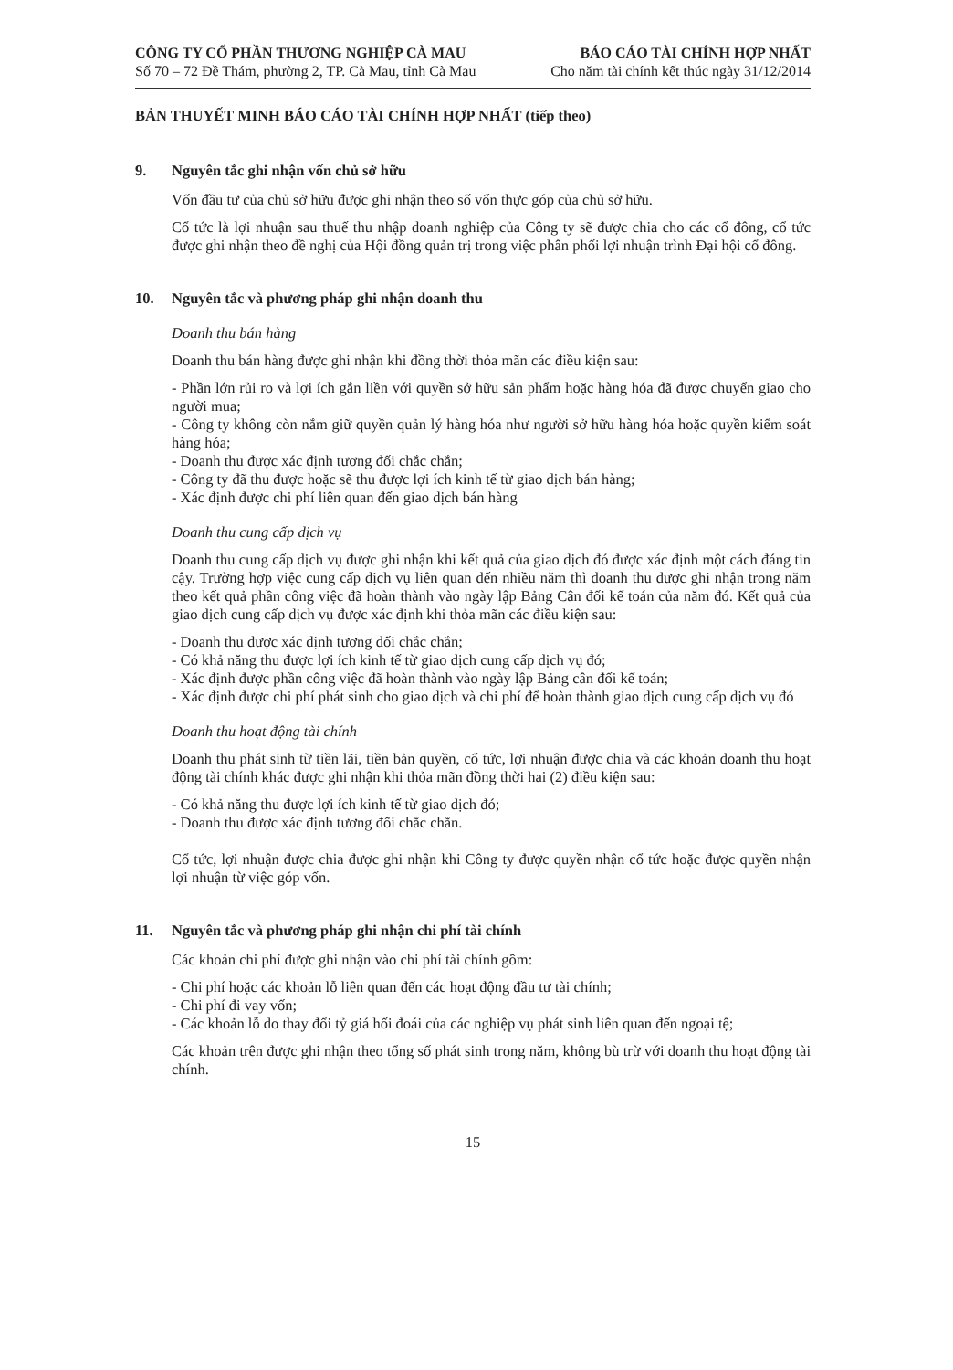CÔNG TY CỔ PHẦN THƯƠNG NGHIỆP CÀ MAU
Số 70 – 72 Đề Thám, phường 2, TP. Cà Mau, tỉnh Cà Mau
BÁO CÁO TÀI CHÍNH HỢP NHẤT
Cho năm tài chính kết thúc ngày 31/12/2014
BẢN THUYẾT MINH BÁO CÁO TÀI CHÍNH HỢP NHẤT (tiếp theo)
9. Nguyên tắc ghi nhận vốn chủ sở hữu
Vốn đầu tư của chủ sở hữu được ghi nhận theo số vốn thực góp của chủ sở hữu.
Cổ tức là lợi nhuận sau thuế thu nhập doanh nghiệp của Công ty sẽ được chia cho các cổ đông, cổ tức được ghi nhận theo đề nghị của Hội đồng quản trị trong việc phân phối lợi nhuận trình Đại hội cổ đông.
10. Nguyên tắc và phương pháp ghi nhận doanh thu
Doanh thu bán hàng
Doanh thu bán hàng được ghi nhận khi đồng thời thỏa mãn các điều kiện sau:
- Phần lớn rủi ro và lợi ích gắn liền với quyền sở hữu sản phẩm hoặc hàng hóa đã được chuyển giao cho người mua;
- Công ty không còn nắm giữ quyền quản lý hàng hóa như người sở hữu hàng hóa hoặc quyền kiểm soát hàng hóa;
- Doanh thu được xác định tương đối chắc chắn;
- Công ty đã thu được hoặc sẽ thu được lợi ích kinh tế từ giao dịch bán hàng;
- Xác định được chi phí liên quan đến giao dịch bán hàng
Doanh thu cung cấp dịch vụ
Doanh thu cung cấp dịch vụ được ghi nhận khi kết quả của giao dịch đó được xác định một cách đáng tin cậy. Trường hợp việc cung cấp dịch vụ liên quan đến nhiều năm thì doanh thu được ghi nhận trong năm theo kết quả phần công việc đã hoàn thành vào ngày lập Bảng Cân đối kế toán của năm đó. Kết quả của giao dịch cung cấp dịch vụ được xác định khi thỏa mãn các điều kiện sau:
- Doanh thu được xác định tương đối chắc chắn;
- Có khả năng thu được lợi ích kinh tế từ giao dịch cung cấp dịch vụ đó;
- Xác định được phần công việc đã hoàn thành vào ngày lập Bảng cân đối kế toán;
- Xác định được chi phí phát sinh cho giao dịch và chi phí để hoàn thành giao dịch cung cấp dịch vụ đó
Doanh thu hoạt động tài chính
Doanh thu phát sinh từ tiền lãi, tiền bản quyền, cổ tức, lợi nhuận được chia và các khoản doanh thu hoạt động tài chính khác được ghi nhận khi thỏa mãn đồng thời hai (2) điều kiện sau:
- Có khả năng thu được lợi ích kinh tế từ giao dịch đó;
- Doanh thu được xác định tương đối chắc chắn.
Cổ tức, lợi nhuận được chia được ghi nhận khi Công ty được quyền nhận cổ tức hoặc được quyền nhận lợi nhuận từ việc góp vốn.
11. Nguyên tắc và phương pháp ghi nhận chi phí tài chính
Các khoản chi phí được ghi nhận vào chi phí tài chính gồm:
- Chi phí hoặc các khoản lỗ liên quan đến các hoạt động đầu tư tài chính;
- Chi phí đi vay vốn;
- Các khoản lỗ do thay đổi tỷ giá hối đoái của các nghiệp vụ phát sinh liên quan đến ngoại tệ;
Các khoản trên được ghi nhận theo tổng số phát sinh trong năm, không bù trừ với doanh thu hoạt động tài chính.
15